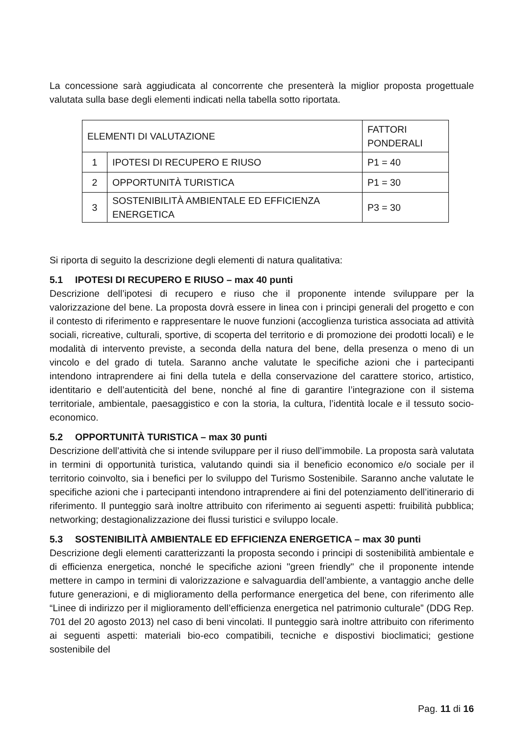La concessione sarà aggiudicata al concorrente che presenterà la miglior proposta progettuale valutata sulla base degli elementi indicati nella tabella sotto riportata.
| ELEMENTI DI VALUTAZIONE | | FATTORI PONDERALI |
| 1 | IPOTESI DI RECUPERO E RIUSO | P1 = 40 |
| 2 | OPPORTUNITÀ TURISTICA | P1 = 30 |
| 3 | SOSTENIBILITÀ AMBIENTALE ED EFFICIENZA ENERGETICA | P3 = 30 |
Si riporta di seguito la descrizione degli elementi di natura qualitativa:
5.1 IPOTESI DI RECUPERO E RIUSO – max 40 punti
Descrizione dell’ipotesi di recupero e riuso che il proponente intende sviluppare per la valorizzazione del bene. La proposta dovrà essere in linea con i principi generali del progetto e con il contesto di riferimento e rappresentare le nuove funzioni (accoglienza turistica associata ad attività sociali, ricreative, culturali, sportive, di scoperta del territorio e di promozione dei prodotti locali) e le modalità di intervento previste, a seconda della natura del bene, della presenza o meno di un vincolo e del grado di tutela. Saranno anche valutate le specifiche azioni che i partecipanti intendono intraprendere ai fini della tutela e della conservazione del carattere storico, artistico, identitario e dell’autenticità del bene, nonché al fine di garantire l’integrazione con il sistema territoriale, ambientale, paesaggistico e con la storia, la cultura, l’identità locale e il tessuto socio-economico.
5.2 OPPORTUNITÀ TURISTICA – max 30 punti
Descrizione dell’attività che si intende sviluppare per il riuso dell’immobile. La proposta sarà valutata in termini di opportunità turistica, valutando quindi sia il beneficio economico e/o sociale per il territorio coinvolto, sia i benefici per lo sviluppo del Turismo Sostenibile. Saranno anche valutate le specifiche azioni che i partecipanti intendono intraprendere ai fini del potenziamento dell’itinerario di riferimento. Il punteggio sarà inoltre attribuito con riferimento ai seguenti aspetti: fruibilità pubblica; networking; destagionalizzazione dei flussi turistici e sviluppo locale.
5.3 SOSTENIBILITÀ AMBIENTALE ED EFFICIENZA ENERGETICA – max 30 punti
Descrizione degli elementi caratterizzanti la proposta secondo i principi di sostenibilità ambientale e di efficienza energetica, nonché le specifiche azioni "green friendly" che il proponente intende mettere in campo in termini di valorizzazione e salvaguardia dell’ambiente, a vantaggio anche delle future generazioni, e di miglioramento della performance energetica del bene, con riferimento alle “Linee di indirizzo per il miglioramento dell’efficienza energetica nel patrimonio culturale” (DDG Rep. 701 del 20 agosto 2013) nel caso di beni vincolati. Il punteggio sarà inoltre attribuito con riferimento ai seguenti aspetti: materiali bio-eco compatibili, tecniche e dispostivi bioclimatici; gestione sostenibile del
Pag. 11 di 16